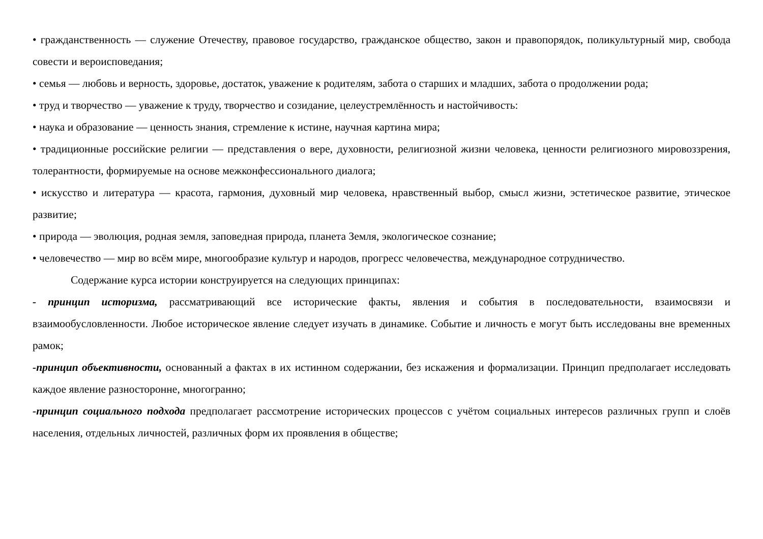• гражданственность — служение Отечеству, правовое государство, гражданское общество, закон и правопорядок, поликультурный мир, свобода совести и вероисповедания;
• семья — любовь и верность, здоровье, достаток, уважение к родителям, забота о старших и младших, забота о продолжении рода;
• труд и творчество — уважение к труду, творчество и созидание, целеустремлённость и настойчивость:
• наука и образование — ценность знания, стремление к истине, научная картина мира;
• традиционные российские религии — представления о вере, духовности, религиозной жизни человека, ценности религиозного мировоззрения, толерантности, формируемые на основе межконфессионального диалога;
• искусство и литература — красота, гармония, духовный мир человека, нравственный выбор, смысл жизни, эстетическое развитие, этическое развитие;
• природа — эволюция, родная земля, заповедная природа, планета Земля, экологическое сознание;
• человечество — мир во всём мире, многообразие культур и народов, прогресс человечества, международное сотрудничество.
Содержание курса истории конструируется на следующих принципах:
- принцип историзма, рассматривающий все исторические факты, явления и события в последовательности, взаимосвязи и взаимообусловленности. Любое историческое явление следует изучать в динамике. Событие и личность е могут быть исследованы вне временных рамок;
-принцип объективности, основанный а фактах в их истинном содержании, без искажения и формализации. Принцип предполагает исследовать каждое явление разносторонне, многогранно;
-принцип социального подхода предполагает рассмотрение исторических процессов с учётом социальных интересов различных групп и слоёв населения, отдельных личностей, различных форм их проявления в обществе;